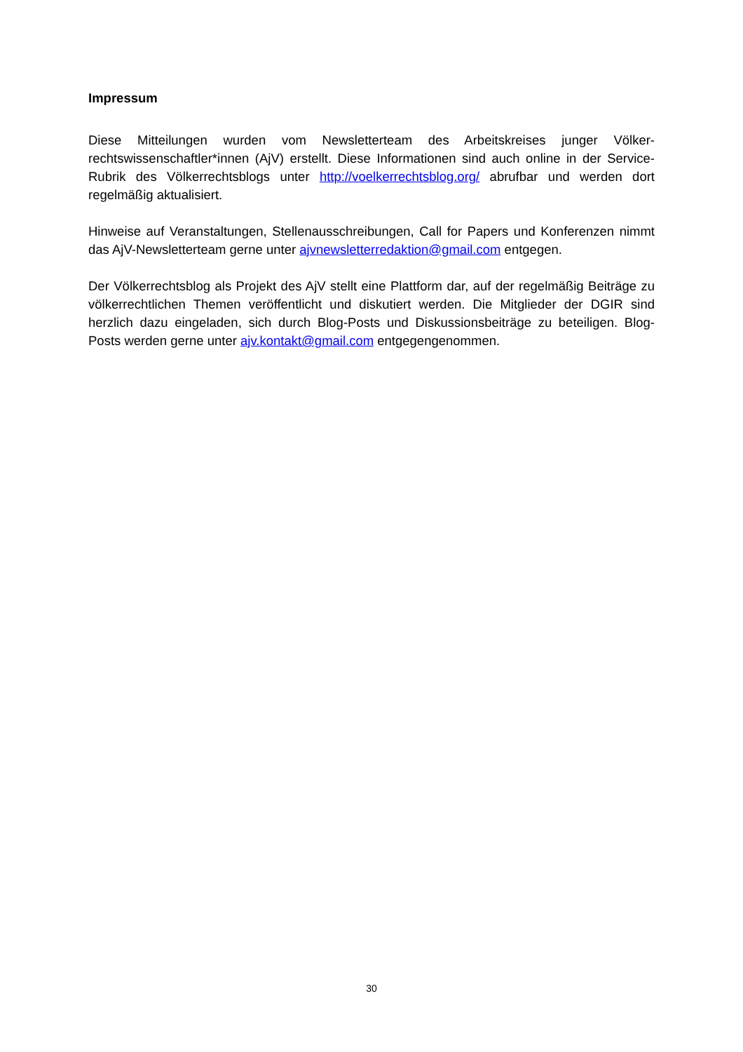Impressum
Diese Mitteilungen wurden vom Newsletterteam des Arbeitskreises junger Völker-rechtswissenschaftler*innen (AjV) erstellt. Diese Informationen sind auch online in der Service-Rubrik des Völkerrechtsblogs unter http://voelkerrechtsblog.org/ abrufbar und werden dort regelmäßig aktualisiert.
Hinweise auf Veranstaltungen, Stellenausschreibungen, Call for Papers und Konferenzen nimmt das AjV-Newsletterteam gerne unter ajvnewsletterredaktion@gmail.com entgegen.
Der Völkerrechtsblog als Projekt des AjV stellt eine Plattform dar, auf der regelmäßig Beiträge zu völkerrechtlichen Themen veröffentlicht und diskutiert werden. Die Mitglieder der DGIR sind herzlich dazu eingeladen, sich durch Blog-Posts und Diskussionsbeiträge zu beteiligen. Blog-Posts werden gerne unter ajv.kontakt@gmail.com entgegengenommen.
30